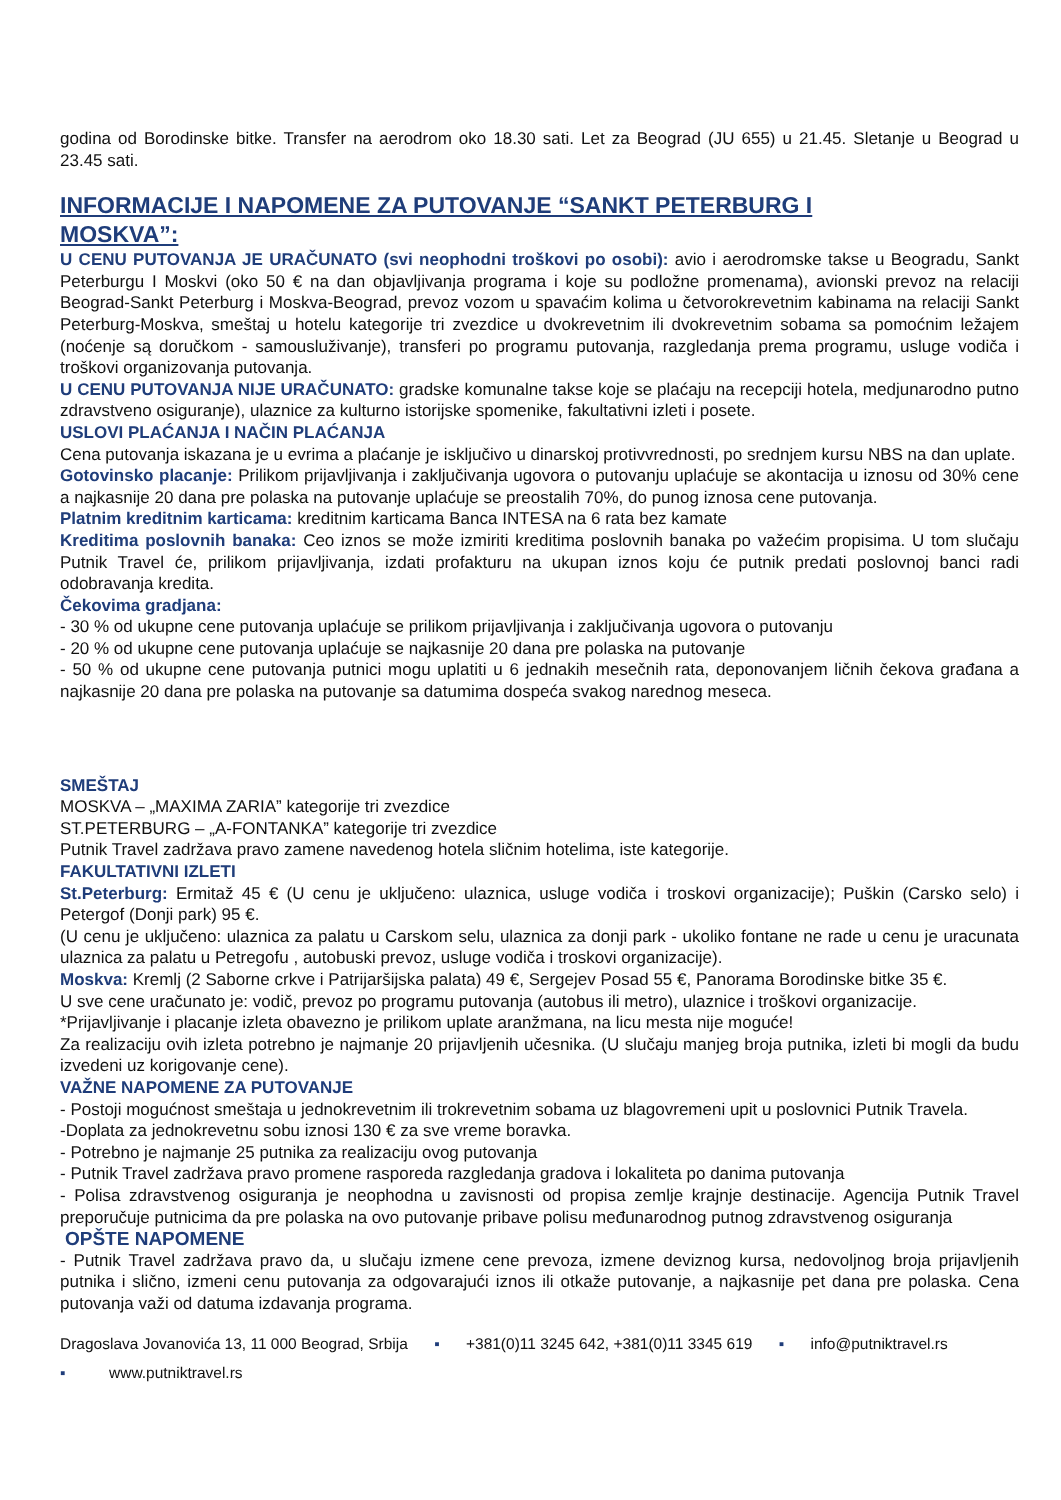godina od Borodinske bitke. Transfer na aerodrom oko 18.30 sati. Let za Beograd (JU 655) u 21.45. Sletanje u Beograd u 23.45 sati.
INFORMACIJE I NAPOMENE ZA PUTOVANJE “SANKT PETERBURG I MOSKVA”:
U CENU PUTOVANJA JE URAČUNATO (svi neophodni troškovi po osobi): avio i aerodromske takse u Beogradu, Sankt Peterburgu I Moskvi (oko 50 € na dan objavljivanja programa i koje su podložne promenama), avionski prevoz na relaciji Beograd-Sankt Peterburg i Moskva-Beograd, prevoz vozom u spavaćim kolima u četvorokrevetnim kabinama na relaciji Sankt Peterburg-Moskva, smeštaj u hotelu kategorije tri zvezdice u dvokrevetnim ili dvokrevetnim sobama sa pomoćnim ležajem (noćenje są doručkom - samousluživanje), transferi po programu putovanja, razgledanja prema programu, usluge vodiča i troškovi organizovanja putovanja.
U CENU PUTOVANJA NIJE URAČUNATO: gradske komunalne takse koje se plaćaju na recepciji hotela, medjunarodno putno zdravstveno osiguranje), ulaznice za kulturno istorijske spomenike, fakultativni izleti i posete.
USLOVI PLAĆANJA I NAČIN PLAĆANJA
Cena putovanja iskazana je u evrima a plaćanje je isključivo u dinarskoj protivvrednosti, po srednjem kursu NBS na dan uplate.
Gotovinsko placanje: Prilikom prijavljivanja i zaključivanja ugovora o putovanju uplaćuje se akontacija u iznosu od 30% cene a najkasnije 20 dana pre polaska na putovanje uplaćuje se preostalih 70%, do punog iznosa cene putovanja.
Platnim kreditnim karticama: kreditnim karticama Banca INTESA na 6 rata bez kamate
Kreditima poslovnih banaka: Ceo iznos se može izmiriti kreditima poslovnih banaka po važećim propisima. U tom slučaju Putnik Travel će, prilikom prijavljivanja, izdati profakturu na ukupan iznos koju će putnik predati poslovnoj banci radi odobravanja kredita.
Čekovima gradjana:
- 30 % od ukupne cene putovanja uplaćuje se prilikom prijavljivanja i zaključivanja ugovora o putovanju
- 20 % od ukupne cene putovanja uplaćuje se najkasnije 20 dana pre polaska na putovanje
- 50 % od ukupne cene putovanja putnici mogu uplatiti u 6 jednakih mesečnih rata, deponovanjem ličnih čekova građana a najkasnije 20 dana pre polaska na putovanje sa datumima dospeća svakog narednog meseca.
SMEŠTAJ
MOSKVA – „MAXIMA ZARIA” kategorije tri zvezdice
ST.PETERBURG – „A-FONTANKA” kategorije tri zvezdice
Putnik Travel zadržava pravo zamene navedenog hotela sličnim hotelima, iste kategorije.
FAKULTATIVNI IZLETI
St.Peterburg: Ermitaž 45 € (U cenu je uključeno: ulaznica, usluge vodiča i troskovi organizacije); Puškin (Carsko selo) i Petergof (Donji park) 95 €.
(U cenu je uključeno: ulaznica za palatu u Carskom selu, ulaznica za donji park - ukoliko fontane ne rade u cenu je uracunata ulaznica za palatu u Petregofu , autobuski prevoz, usluge vodiča i troskovi organizacije).
Moskva: Kremlj (2 Saborne crkve i Patrijaršijska palata) 49 €, Sergejev Posad 55 €, Panorama Borodinske bitke 35 €.
U sve cene uračunato je: vodič, prevoz po programu putovanja (autobus ili metro), ulaznice i troškovi organizacije.
*Prijavljivanje i placanje izleta obavezno je prilikom uplate aranžmana, na licu mesta nije moguće!
Za realizaciju ovih izleta potrebno je najmanje 20 prijavljenih učesnika. (U slučaju manjeg broja putnika, izleti bi mogli da budu izvedeni uz korigovanje cene).
VAŽNE NAPOMENE ZA PUTOVANJE
- Postoji mogućnost smeštaja u jednokrevetnim ili trokrevetnim sobama uz blagovremeni upit u poslovnici Putnik Travela.
-Doplata za jednokrevetnu sobu iznosi 130 € za sve vreme boravka.
- Potrebno je najmanje 25 putnika za realizaciju ovog putovanja
- Putnik Travel zadržava pravo promene rasporeda razgledanja gradova i lokaliteta po danima putovanja
- Polisa zdravstvenog osiguranja je neophodna u zavisnosti od propisa zemlje krajnje destinacije. Agencija Putnik Travel preporučuje putnicima da pre polaska na ovo putovanje pribave polisu međunarodnog putnog zdravstvenog osiguranja
OPŠTE NAPOMENE
- Putnik Travel zadržava pravo da, u slučaju izmene cene prevoza, izmene deviznog kursa, nedovoljnog broja prijavljenih putnika i slično, izmeni cenu putovanja za odgovarajući iznos ili otkaže putovanje, a najkasnije pet dana pre polaska. Cena putovanja važi od datuma izdavanja programa.
Dragoslava Jovanovića 13, 11 000 Beograd, Srbija ▪ +381(0)11 3245 642, +381(0)11 3345 619 ▪ info@putniktravel.rs
▪ www.putniktravel.rs